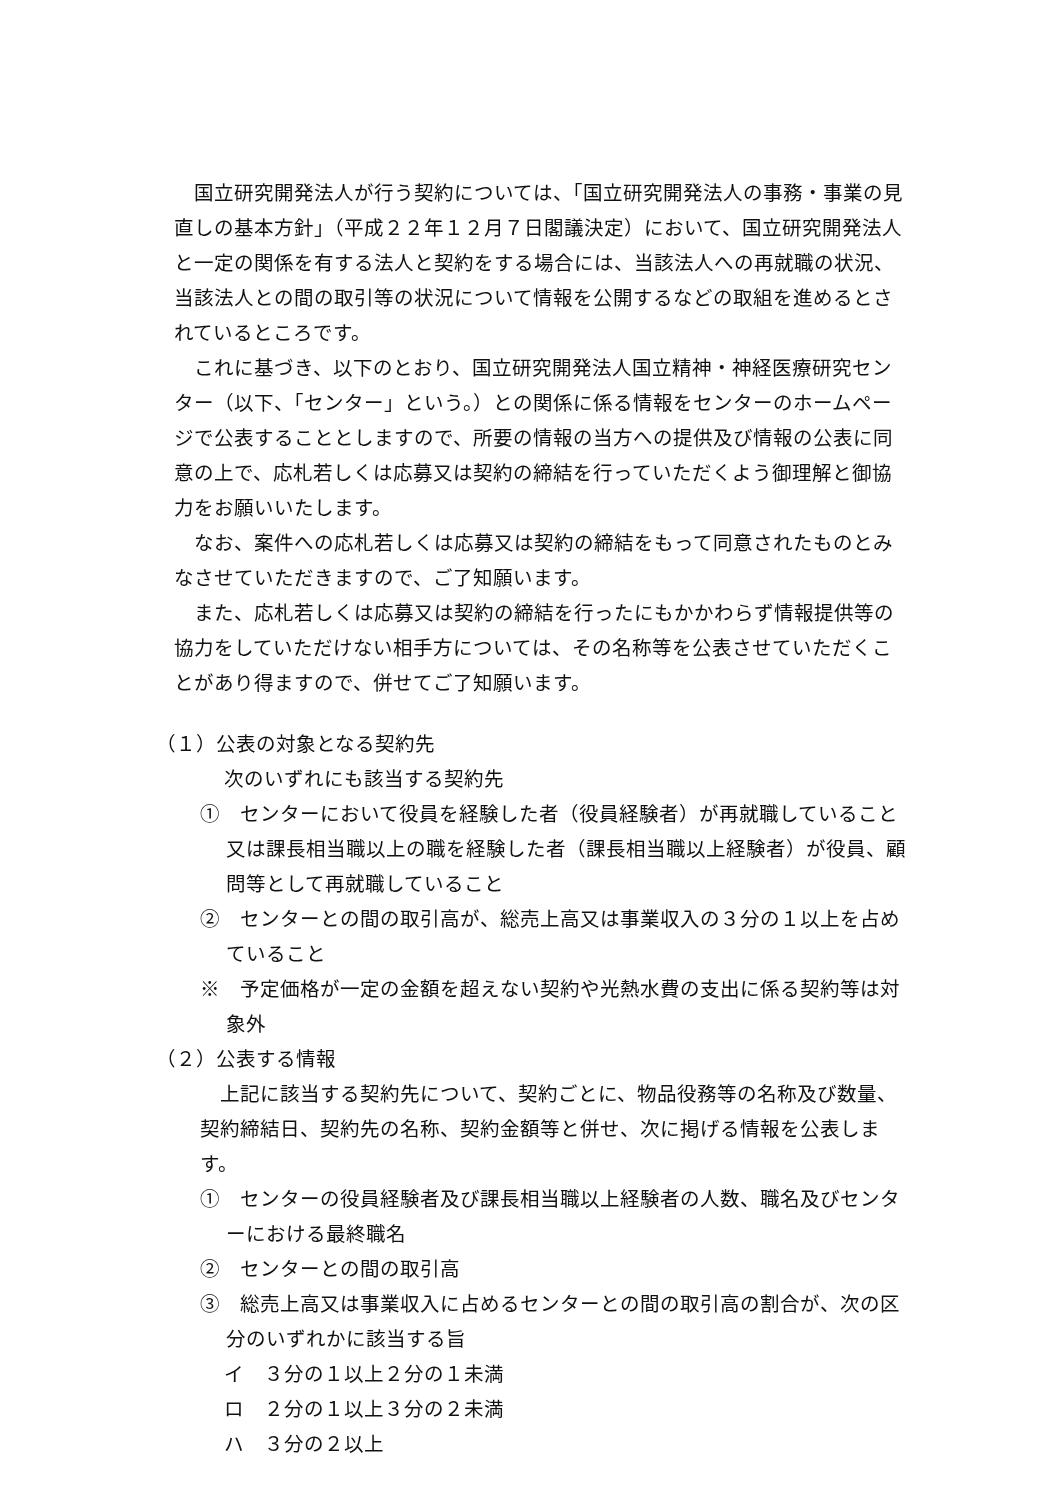国立研究開発法人が行う契約については、「国立研究開発法人の事務・事業の見直しの基本方針」（平成２２年１２月７日閣議決定）において、国立研究開発法人と一定の関係を有する法人と契約をする場合には、当該法人への再就職の状況、当該法人との間の取引等の状況について情報を公開するなどの取組を進めるとされているところです。
これに基づき、以下のとおり、国立研究開発法人国立精神・神経医療研究センター（以下、「センター」という。）との関係に係る情報をセンターのホームページで公表することとしますので、所要の情報の当方への提供及び情報の公表に同意の上で、応札若しくは応募又は契約の締結を行っていただくよう御理解と御協力をお願いいたします。
なお、案件への応札若しくは応募又は契約の締結をもって同意されたものとみなさせていただきますので、ご了知願います。
また、応札若しくは応募又は契約の締結を行ったにもかかわらず情報提供等の協力をしていただけない相手方については、その名称等を公表させていただくことがあり得ますので、併せてご了知願います。
（１）公表の対象となる契約先
次のいずれにも該当する契約先
①　センターにおいて役員を経験した者（役員経験者）が再就職していること又は課長相当職以上の職を経験した者（課長相当職以上経験者）が役員、顧問等として再就職していること
②　センターとの間の取引高が、総売上高又は事業収入の３分の１以上を占めていること
※　予定価格が一定の金額を超えない契約や光熱水費の支出に係る契約等は対象外
（２）公表する情報
上記に該当する契約先について、契約ごとに、物品役務等の名称及び数量、契約締結日、契約先の名称、契約金額等と併せ、次に掲げる情報を公表します。
①　センターの役員経験者及び課長相当職以上経験者の人数、職名及びセンターにおける最終職名
②　センターとの間の取引高
③　総売上高又は事業収入に占めるセンターとの間の取引高の割合が、次の区分のいずれかに該当する旨
イ　３分の１以上２分の１未満
ロ　２分の１以上３分の２未満
ハ　３分の２以上